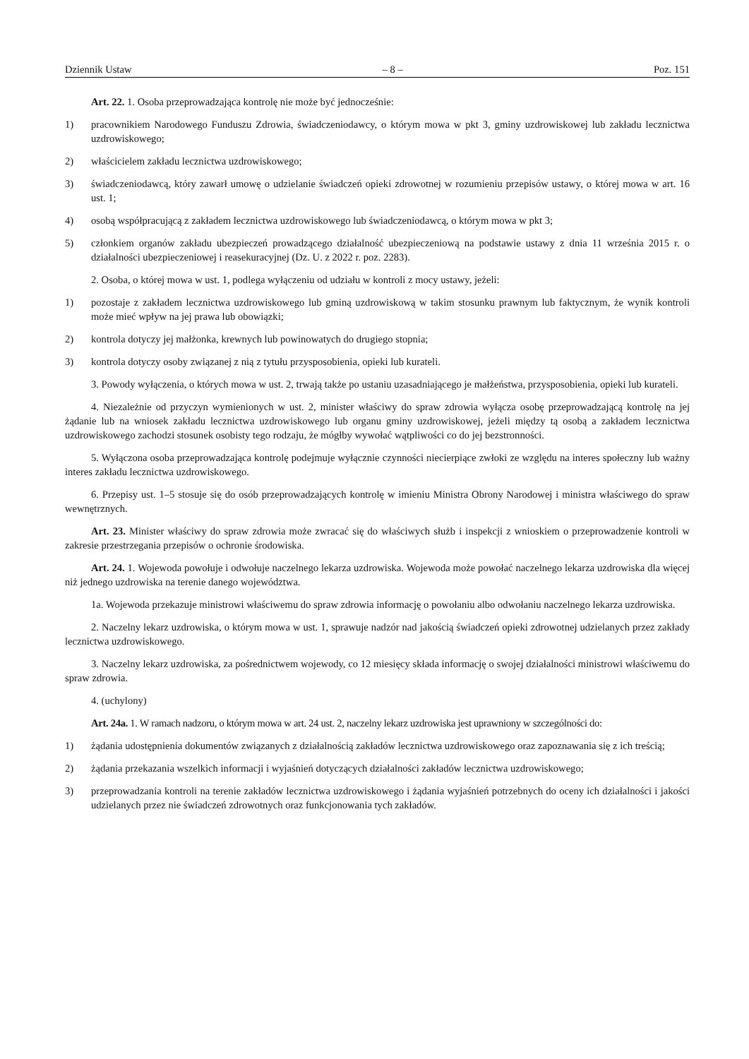Dziennik Ustaw – 8 – Poz. 151
Art. 22. 1. Osoba przeprowadzająca kontrolę nie może być jednocześnie:
1) pracownikiem Narodowego Funduszu Zdrowia, świadczeniodawcy, o którym mowa w pkt 3, gminy uzdrowiskowej lub zakładu lecznictwa uzdrowiskowego;
2) właścicielem zakładu lecznictwa uzdrowiskowego;
3) świadczeniodawcą, który zawarł umowę o udzielanie świadczeń opieki zdrowotnej w rozumieniu przepisów ustawy, o której mowa w art. 16 ust. 1;
4) osobą współpracującą z zakładem lecznictwa uzdrowiskowego lub świadczeniodawcą, o którym mowa w pkt 3;
5) członkiem organów zakładu ubezpieczeń prowadzącego działalność ubezpieczeniową na podstawie ustawy z dnia 11 września 2015 r. o działalności ubezpieczeniowej i reasekuracyjnej (Dz. U. z 2022 r. poz. 2283).
2. Osoba, o której mowa w ust. 1, podlega wyłączeniu od udziału w kontroli z mocy ustawy, jeżeli:
1) pozostaje z zakładem lecznictwa uzdrowiskowego lub gminą uzdrowiskową w takim stosunku prawnym lub faktycznym, że wynik kontroli może mieć wpływ na jej prawa lub obowiązki;
2) kontrola dotyczy jej małżonka, krewnych lub powinowatych do drugiego stopnia;
3) kontrola dotyczy osoby związanej z nią z tytułu przysposobienia, opieki lub kurateli.
3. Powody wyłączenia, o których mowa w ust. 2, trwają także po ustaniu uzasadniającego je małżeństwa, przysposobienia, opieki lub kurateli.
4. Niezależnie od przyczyn wymienionych w ust. 2, minister właściwy do spraw zdrowia wyłącza osobę przeprowadzającą kontrolę na jej żądanie lub na wniosek zakładu lecznictwa uzdrowiskowego lub organu gminy uzdrowiskowej, jeżeli między tą osobą a zakładem lecznictwa uzdrowiskowego zachodzi stosunek osobisty tego rodzaju, że mógłby wywołać wątpliwości co do jej bezstronności.
5. Wyłączona osoba przeprowadzająca kontrolę podejmuje wyłącznie czynności niecierpiące zwłoki ze względu na interes społeczny lub ważny interes zakładu lecznictwa uzdrowiskowego.
6. Przepisy ust. 1–5 stosuje się do osób przeprowadzających kontrolę w imieniu Ministra Obrony Narodowej i ministra właściwego do spraw wewnętrznych.
Art. 23. Minister właściwy do spraw zdrowia może zwracać się do właściwych służb i inspekcji z wnioskiem o przeprowadzenie kontroli w zakresie przestrzegania przepisów o ochronie środowiska.
Art. 24. 1. Wojewoda powołuje i odwołuje naczelnego lekarza uzdrowiska. Wojewoda może powołać naczelnego lekarza uzdrowiska dla więcej niż jednego uzdrowiska na terenie danego województwa.
1a. Wojewoda przekazuje ministrowi właściwemu do spraw zdrowia informację o powołaniu albo odwołaniu naczelnego lekarza uzdrowiska.
2. Naczelny lekarz uzdrowiska, o którym mowa w ust. 1, sprawuje nadzór nad jakością świadczeń opieki zdrowotnej udzielanych przez zakłady lecznictwa uzdrowiskowego.
3. Naczelny lekarz uzdrowiska, za pośrednictwem wojewody, co 12 miesięcy składa informację o swojej działalności ministrowi właściwemu do spraw zdrowia.
4. (uchylony)
Art. 24a. 1. W ramach nadzoru, o którym mowa w art. 24 ust. 2, naczelny lekarz uzdrowiska jest uprawniony w szczególności do:
1) żądania udostępnienia dokumentów związanych z działalnością zakładów lecznictwa uzdrowiskowego oraz zapoznawania się z ich treścią;
2) żądania przekazania wszelkich informacji i wyjaśnień dotyczących działalności zakładów lecznictwa uzdrowiskowego;
3) przeprowadzania kontroli na terenie zakładów lecznictwa uzdrowiskowego i żądania wyjaśnień potrzebnych do oceny ich działalności i jakości udzielanych przez nie świadczeń zdrowotnych oraz funkcjonowania tych zakładów.